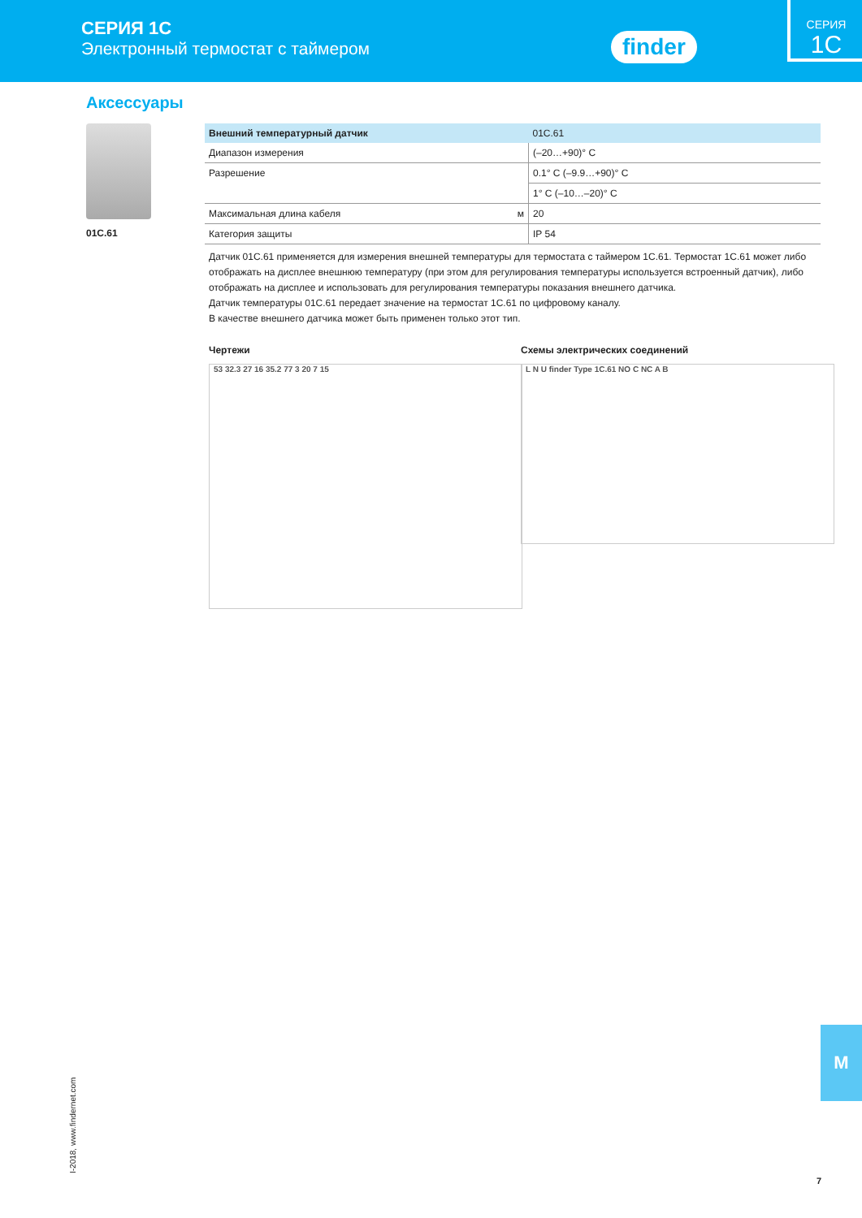СЕРИЯ 1C
Электронный термостат с таймером
finder
СЕРИЯ
1C
Аксессуары
01C.61
| Внешний температурный датчик | | 01C.61 |
| Диапазон измерения | | (–20…+90)° C |
| Разрешение | | 0.1° C (–9.9…+90)° C |
| | | 1° C (–10…–20)° C |
| Максимальная длина кабеля | м | 20 |
| Категория защиты | | IP 54 |
Датчик 01C.61 применяется для измерения внешней температуры для термостата с таймером 1C.61. Термостат 1C.61 может либо отображать на дисплее внешнюю температуру (при этом для регулирования температуры используется встроенный датчик), либо отображать на дисплее и использовать для регулирования температуры показания внешнего датчика.
Датчик температуры 01C.61 передает значение на термостат 1C.61 по цифровому каналу.
В качестве внешнего датчика может быть применен только этот тип.
Чертежи
53 32.3 27 16 35.2 77 3 20 7 15
Схемы электрических соединений
L N U finder Type 1C.61 NO C NC A B
I-2018, www.findernet.com
M
7